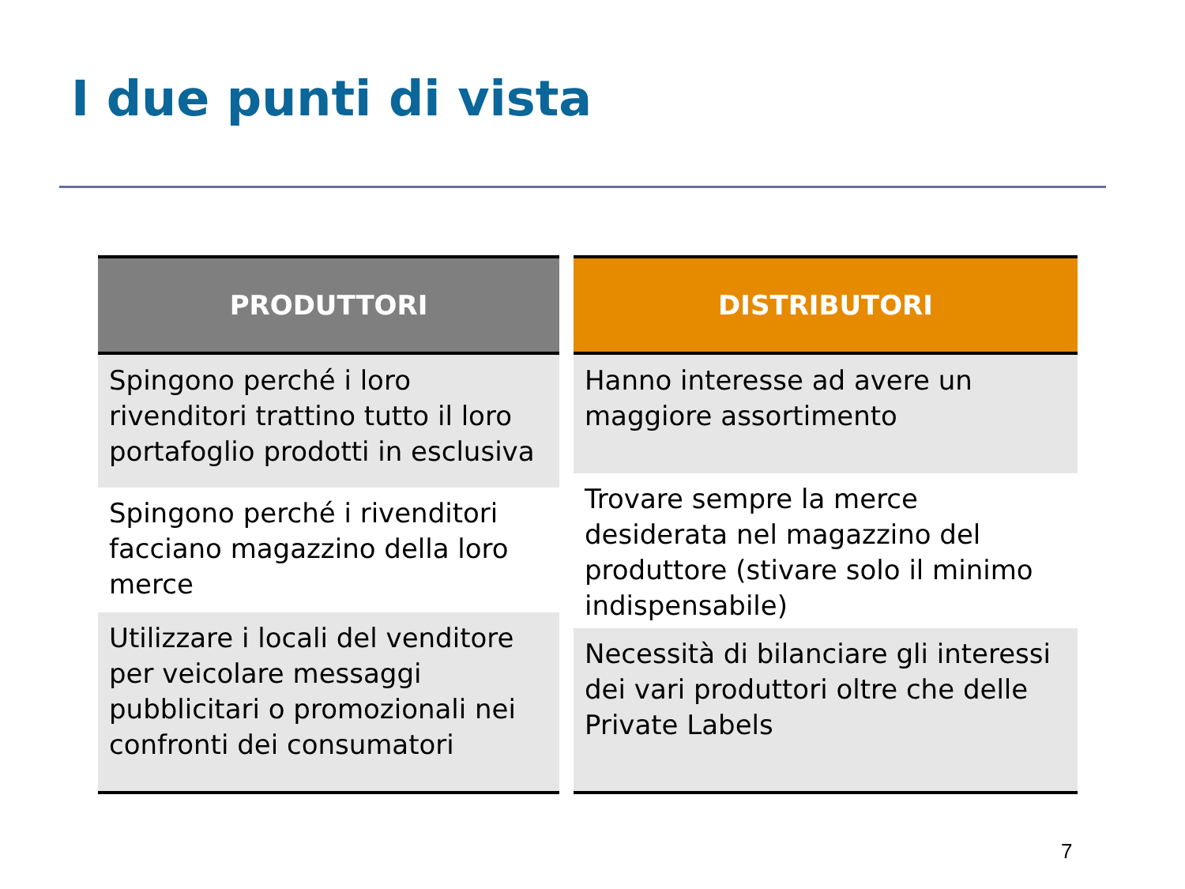I due punti di vista
PRODUTTORI
Spingono perché i loro rivenditori trattino tutto il loro portafoglio prodotti in esclusiva
Spingono perché i rivenditori facciano magazzino della loro merce
Utilizzare i locali del venditore per veicolare messaggi pubblicitari o promozionali nei confronti dei consumatori
DISTRIBUTORI
Hanno interesse ad avere un maggiore assortimento
Trovare sempre la merce desiderata nel magazzino del produttore (stivare solo il minimo indispensabile)
Necessità di bilanciare gli interessi dei vari produttori oltre che delle Private Labels
7